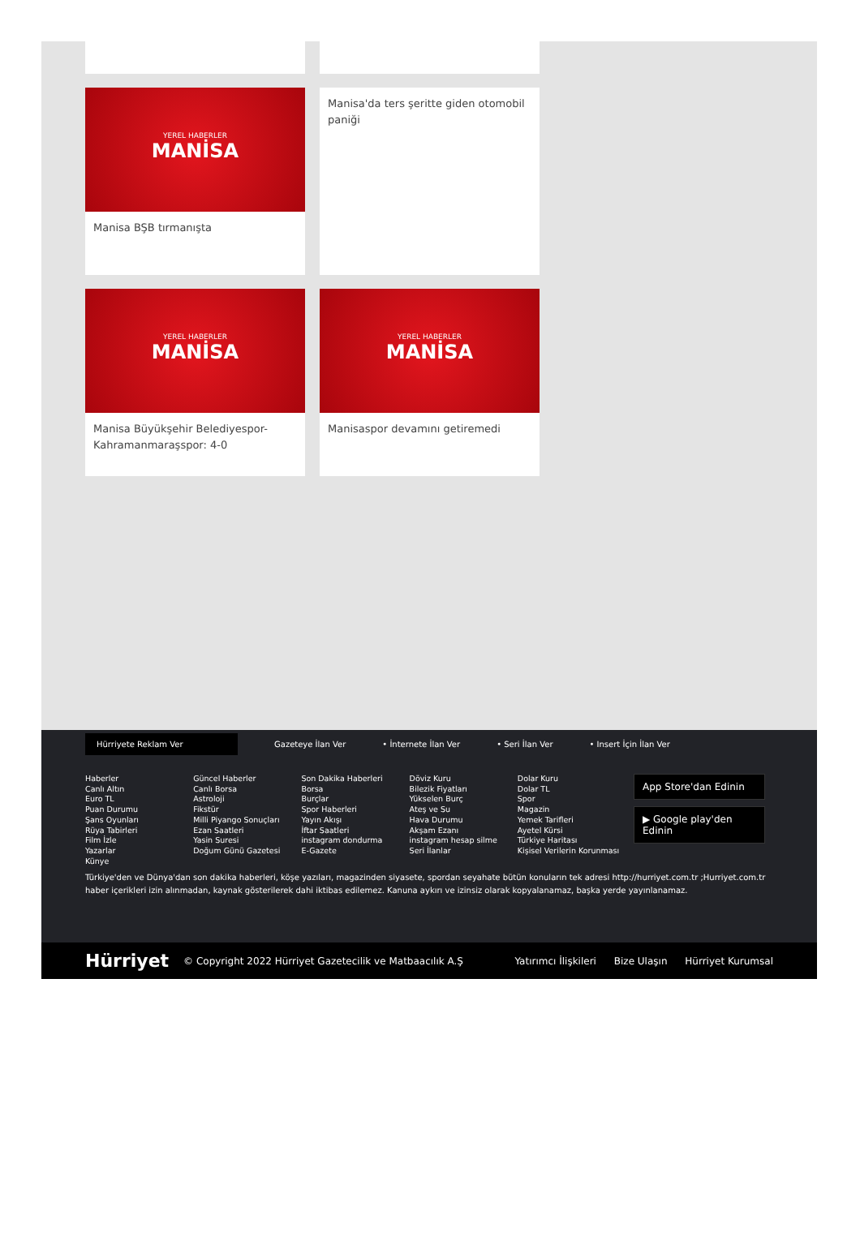YEREL HABERLER
MANİSA
Manisa BŞB tırmanışta
Manisa'da ters şeritte giden otomobil paniği
YEREL HABERLER
MANİSA
Manisa Büyükşehir Belediyespor-Kahramanmaraşspor: 4-0
YEREL HABERLER
MANİSA
Manisaspor devamını getiremedi
Hürriyete Reklam Ver
Gazeteye İlan Ver • İnternete İlan Ver • Seri İlan Ver • Insert İçin İlan Ver
Haberler
Canlı Altın
Euro TL
Puan Durumu
Şans Oyunları
Rüya Tabirleri
Film İzle
Yazarlar
Künye
Güncel Haberler
Canlı Borsa
Astroloji
Fikstür
Milli Piyango Sonuçları
Ezan Saatleri
Yasin Suresi
Doğum Günü Gazetesi
Son Dakika Haberleri
Borsa
Burçlar
Spor Haberleri
Yayın Akışı
İftar Saatleri
instagram dondurma
E-Gazete
Döviz Kuru
Bilezik Fiyatları
Yükselen Burç
Ateş ve Su
Hava Durumu
Akşam Ezanı
instagram hesap silme
Seri İlanlar
Dolar Kuru
Dolar TL
Spor
Magazin
Yemek Tarifleri
Ayetel Kürsi
Türkiye Haritası
Kişisel Verilerin Korunması
App Store'dan Edinin
▶ Google play'den Edinin
Türkiye'den ve Dünya'dan son dakika haberleri, köşe yazıları, magazinden siyasete, spordan seyahate bütün konuların tek adresi http://hurriyet.com.tr ;Hurriyet.com.tr haber içerikleri izin alınmadan, kaynak gösterilerek dahi iktibas edilemez. Kanuna aykırı ve izinsiz olarak kopyalanamaz, başka yerde yayınlanamaz.
Hürriyet © Copyright 2022 Hürriyet Gazetecilik ve Matbaacılık A.Ş Yatırımcı İlişkileri Bize Ulaşın Hürriyet Kurumsal